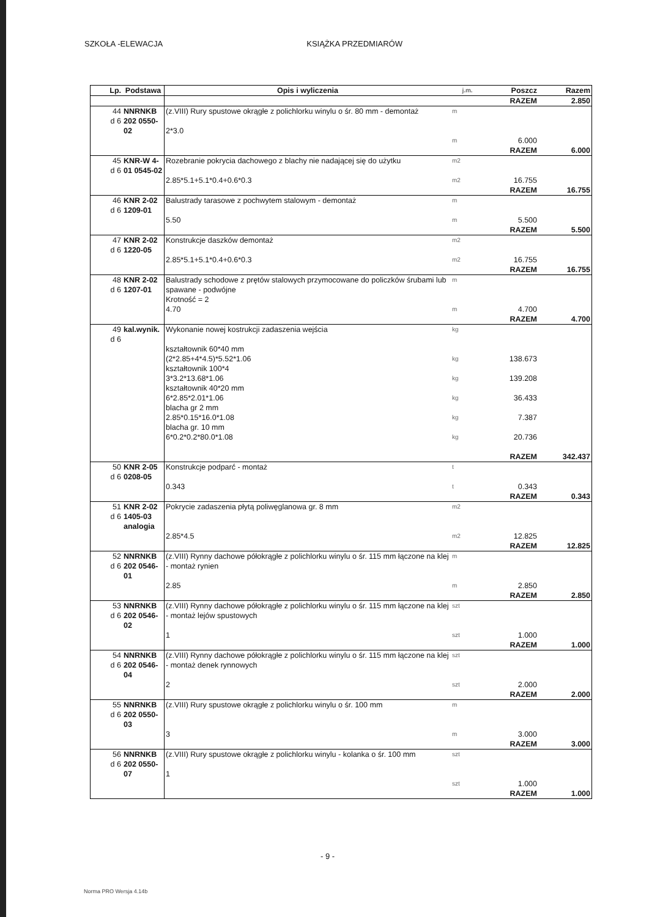SZKOŁA -ELEWACJA KSIĄŻKA PRZEDMIARÓW
| Lp. | Podstawa | Opis i wyliczenia | j.m. | Poszcz | Razem |
| --- | --- | --- | --- | --- | --- |
| | | | | RAZEM | 2.850 |
| 44 d 6 | NNRNKB 202 0550-02 | (z.VIII) Rury spustowe okrągłe z polichlorku winylu o śr. 80 mm - demontaż 2*3.0 | m m | 6.000 | |
| | | | | RAZEM | 6.000 |
| 45 d 6 | KNR-W 4-01 0545-02 | Rozebranie pokrycia dachowego z blachy nie nadającej się do użytku 2.85*5.1+5.1*0.4+0.6*0.3 | m2 m2 | 16.755 | |
| | | | | RAZEM | 16.755 |
| 46 d 6 | KNR 2-02 1209-01 | Balustrady tarasowe z pochwytem stalowym - demontaż 5.50 | m m | 5.500 | |
| | | | | RAZEM | 5.500 |
| 47 d 6 | KNR 2-02 1220-05 | Konstrukcje daszków demontaż 2.85*5.1+5.1*0.4+0.6*0.3 | m2 m2 | 16.755 | |
| | | | | RAZEM | 16.755 |
| 48 d 6 | KNR 2-02 1207-01 | Balustrady schodowe z prętów stalowych przymocowane do policzków śrubami lub spawane - podwójne Krotność = 2 4.70 | m m | 4.700 | |
| | | | | RAZEM | 4.700 |
| 49 d 6 | kal.wynik. | Wykonanie nowej kostrukcji zadaszenia wejścia kształtownik 60*40 mm (2*2.85+4*4.5)*5.52*1.06 kształtownik 100*4 3*3.2*13.68*1.06 kształtownik 40*20 mm 6*2.85*2.01*1.06 blacha gr 2 mm 2.85*0.15*16.0*1.08 blacha gr. 10 mm 6*0.2*0.2*80.0*1.08 | kg kg kg kg kg kg | 138.673 139.208 36.433 7.387 20.736 | |
| | | | | RAZEM | 342.437 |
| 50 d 6 | KNR 2-05 0208-05 | Konstrukcje podparć - montaż 0.343 | t t | 0.343 | |
| | | | | RAZEM | 0.343 |
| 51 d 6 | KNR 2-02 1405-03 analogia | Pokrycie zadaszenia płytą poliwęglanowa gr. 8 mm 2.85*4.5 | m2 m2 | 12.825 | |
| | | | | RAZEM | 12.825 |
| 52 d 6 | NNRNKB 202 0546-01 | (z.VIII) Rynny dachowe półokrągłe z polichlorku winylu o śr. 115 mm łączone na klej - montaż rynien 2.85 | m m | 2.850 | |
| | | | | RAZEM | 2.850 |
| 53 d 6 | NNRNKB 202 0546-02 | (z.VIII) Rynny dachowe półokrągłe z polichlorku winylu o śr. 115 mm łączone na klej - montaż lejów spustowych 1 | szt szt | 1.000 | |
| | | | | RAZEM | 1.000 |
| 54 d 6 | NNRNKB 202 0546-04 | (z.VIII) Rynny dachowe półokrągłe z polichlorku winylu o śr. 115 mm łączone na klej - montaż denek rynnowych 2 | szt szt | 2.000 | |
| | | | | RAZEM | 2.000 |
| 55 d 6 | NNRNKB 202 0550-03 | (z.VIII) Rury spustowe okrągłe z polichlorku winylu o śr. 100 mm 3 | m m | 3.000 | |
| | | | | RAZEM | 3.000 |
| 56 d 6 | NNRNKB 202 0550-07 | (z.VIII) Rury spustowe okrągłe z polichlorku winylu - kolanka o śr. 100 mm 1 | szt szt | 1.000 | |
| | | | | RAZEM | 1.000 |
- 9 -
Norma PRO Wersja 4.14b